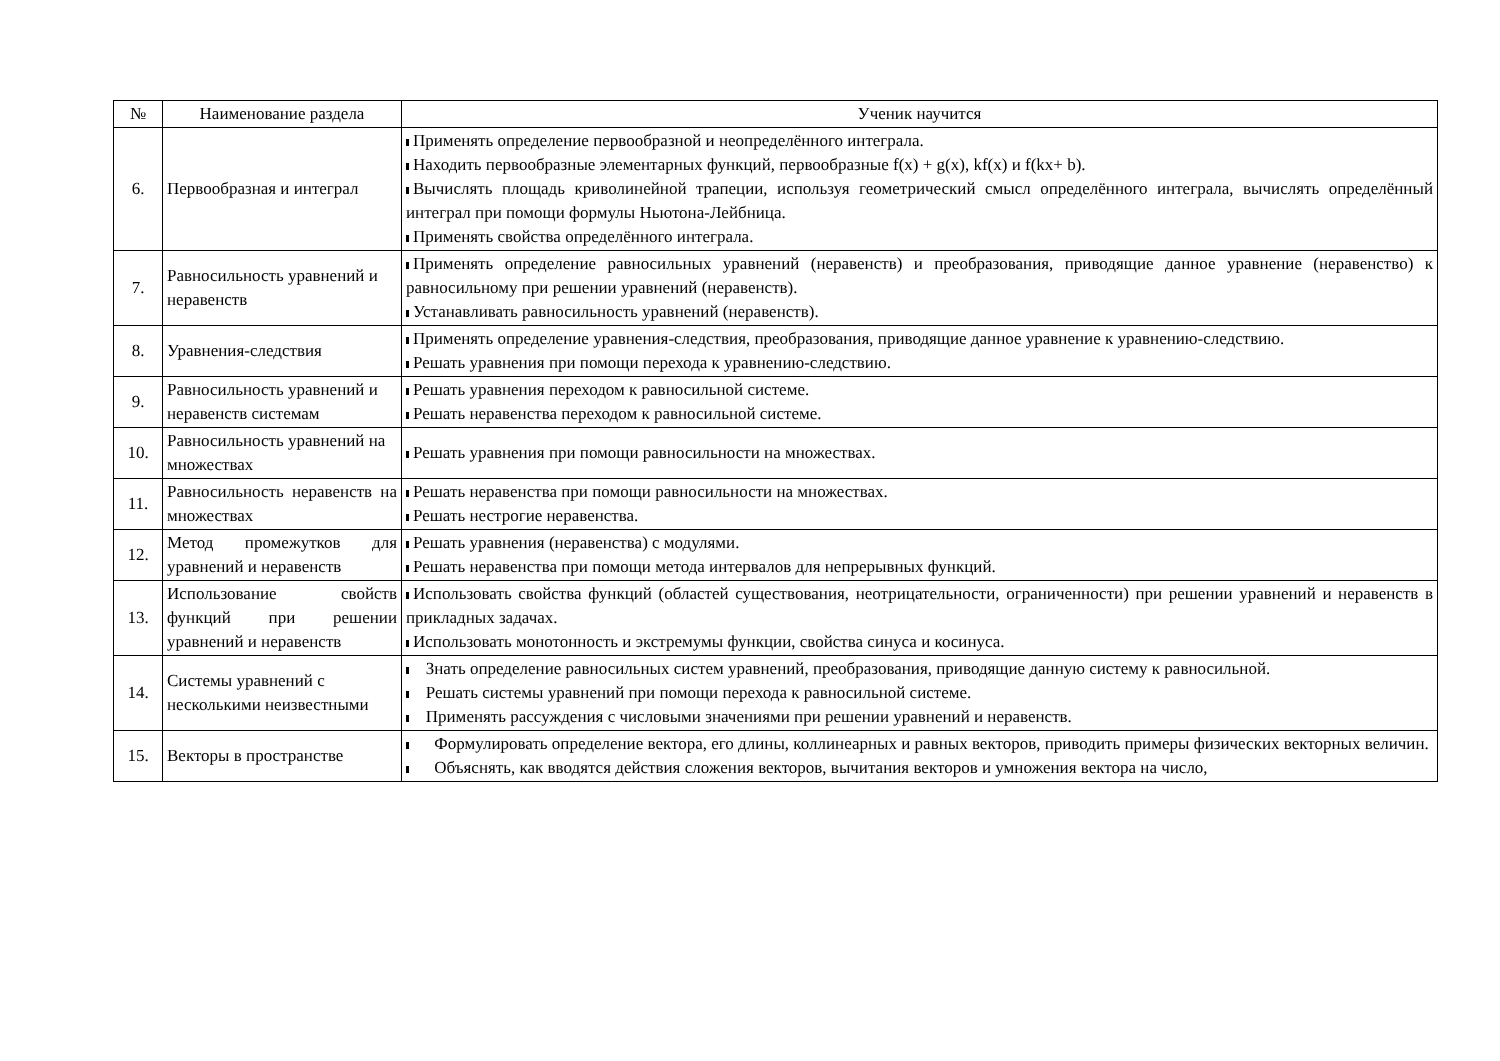| № | Наименование раздела | Ученик научится |
| --- | --- | --- |
| 6. | Первообразная и интеграл | Применять определение первообразной и неопределённого интеграла. Находить первообразные элементарных функций, первообразные f(x) + g(x), kf(x) и f(kx+ b). Вычислять площадь криволинейной трапеции, используя геометрический смысл определённого интеграла, вычислять определённый интеграл при помощи формулы Ньютона-Лейбница. Применять свойства определённого интеграла. |
| 7. | Равносильность уравнений и неравенств | Применять определение равносильных уравнений (неравенств) и преобразования, приводящие данное уравнение (неравенство) к равносильному при решении уравнений (неравенств). Устанавливать равносильность уравнений (неравенств). |
| 8. | Уравнения-следствия | Применять определение уравнения-следствия, преобразования, приводящие данное уравнение к уравнению-следствию. Решать уравнения при помощи перехода к уравнению-следствию. |
| 9. | Равносильность уравнений и неравенств системам | Решать уравнения переходом к равносильной системе. Решать неравенства переходом к равносильной системе. |
| 10. | Равносильность уравнений на множествах | Решать уравнения при помощи равносильности на множествах. |
| 11. | Равносильность неравенств на множествах | Решать неравенства при помощи равносильности на множествах. Решать нестрогие неравенства. |
| 12. | Метод промежутков для уравнений и неравенств | Решать уравнения (неравенства) с модулями. Решать неравенства при помощи метода интервалов для непрерывных функций. |
| 13. | Использование свойств функций при решении уравнений и неравенств | Использовать свойства функций (областей существования, неотрицательности, ограниченности) при решении уравнений и неравенств в прикладных задачах. Использовать монотонность и экстремумы функции, свойства синуса и косинуса. |
| 14. | Системы уравнений с несколькими неизвестными | Знать определение равносильных систем уравнений, преобразования, приводящие данную систему к равносильной. Решать системы уравнений при помощи перехода к равносильной системе. Применять рассуждения с числовыми значениями при решении уравнений и неравенств. |
| 15. | Векторы в пространстве | Формулировать определение вектора, его длины, коллинеарных и равных векторов, приводить примеры физических векторных величин. Объяснять, как вводятся действия сложения векторов, вычитания векторов и умножения вектора на число, |